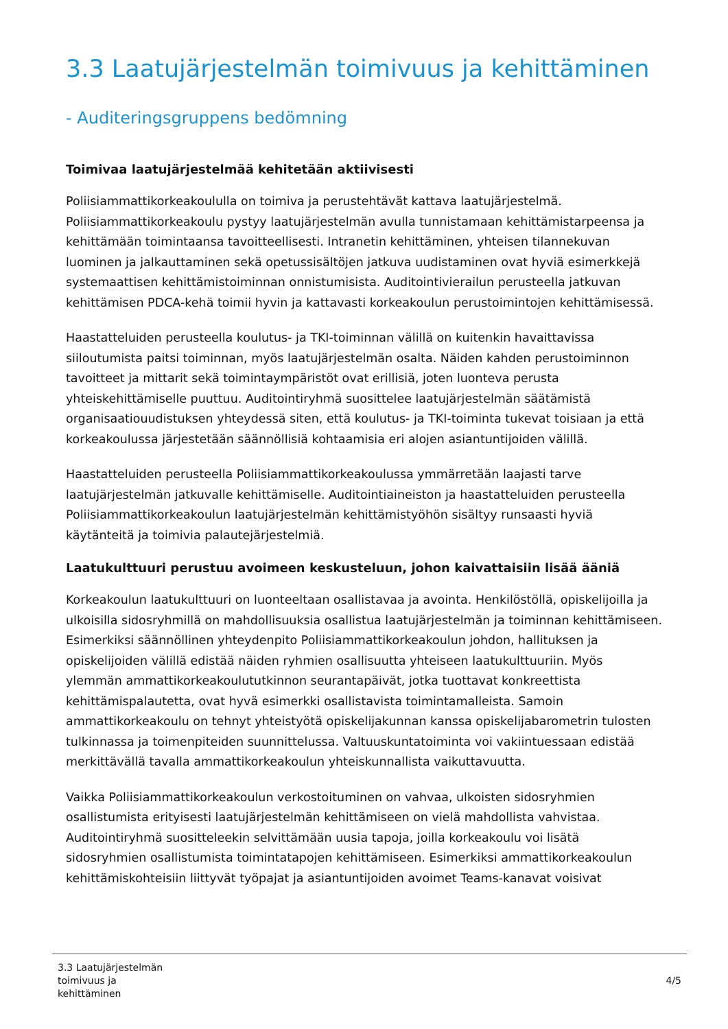3.3 Laatujärjestelmän toimivuus ja kehittäminen
- Auditeringsgruppens bedömning
Toimivaa laatujärjestelmää kehitetään aktiivisesti
Poliisiammattikorkeakoululla on toimiva ja perustehtävät kattava laatujärjestelmä. Poliisiammattikorkeakoulu pystyy laatujärjestelmän avulla tunnistamaan kehittämistarpeensa ja kehittämään toimintaansa tavoitteellisesti. Intranetin kehittäminen, yhteisen tilannekuvan luominen ja jalkauttaminen sekä opetussisältöjen jatkuva uudistaminen ovat hyviä esimerkkejä systemaattisen kehittämistoiminnan onnistumisista. Auditointivierailun perusteella jatkuvan kehittämisen PDCA-kehä toimii hyvin ja kattavasti korkeakoulun perustoimintojen kehittämisessä.
Haastatteluiden perusteella koulutus- ja TKI-toiminnan välillä on kuitenkin havaittavissa siiloutumista paitsi toiminnan, myös laatujärjestelmän osalta. Näiden kahden perustoiminnon tavoitteet ja mittarit sekä toimintaympäristöt ovat erillisiä, joten luonteva perusta yhteiskehittämiselle puuttuu. Auditointiryhmä suosittelee laatujärjestelmän säätämistä organisaatiouudistuksen yhteydessä siten, että koulutus- ja TKI-toiminta tukevat toisiaan ja että korkeakoulussa järjestetään säännöllisiä kohtaamisia eri alojen asiantuntijoiden välillä.
Haastatteluiden perusteella Poliisiammattikorkeakoulussa ymmärretään laajasti tarve laatujärjestelmän jatkuvalle kehittämiselle. Auditointiaineiston ja haastatteluiden perusteella Poliisiammattikorkeakoulun laatujärjestelmän kehittämistyöhön sisältyy runsaasti hyviä käytänteitä ja toimivia palautejärjestelmiä.
Laatukulttuuri perustuu avoimeen keskusteluun, johon kaivattaisiin lisää ääniä
Korkeakoulun laatukulttuuri on luonteeltaan osallistavaa ja avointa. Henkilöstöllä, opiskelijoilla ja ulkoisilla sidosryhmillä on mahdollisuuksia osallistua laatujärjestelmän ja toiminnan kehittämiseen. Esimerkiksi säännöllinen yhteydenpito Poliisiammattikorkeakoulun johdon, hallituksen ja opiskelijoiden välillä edistää näiden ryhmien osallisuutta yhteiseen laatukulttuuriin. Myös ylemmän ammattikorkeakoulututkinnon seurantapäivät, jotka tuottavat konkreettista kehittämispalautetta, ovat hyvä esimerkki osallistavista toimintamalleista. Samoin ammattikorkeakoulu on tehnyt yhteistyötä opiskelijakunnan kanssa opiskelijabarometrin tulosten tulkinnassa ja toimenpiteiden suunnittelussa. Valtuuskuntatoiminta voi vakiintuessaan edistää merkittävällä tavalla ammattikorkeakoulun yhteiskunnallista vaikuttavuutta.
Vaikka Poliisiammattikorkeakoulun verkostoituminen on vahvaa, ulkoisten sidosryhmien osallistumista erityisesti laatujärjestelmän kehittämiseen on vielä mahdollista vahvistaa. Auditointiryhmä suositteleekin selvittämään uusia tapoja, joilla korkeakoulu voi lisätä sidosryhmien osallistumista toimintatapojen kehittämiseen. Esimerkiksi ammattikorkeakoulun kehittämiskohteisiin liittyvät työpajat ja asiantuntijoiden avoimet Teams-kanavat voisivat
3.3 Laatujärjestelmän
toimivuus ja
kehittäminen 4/5